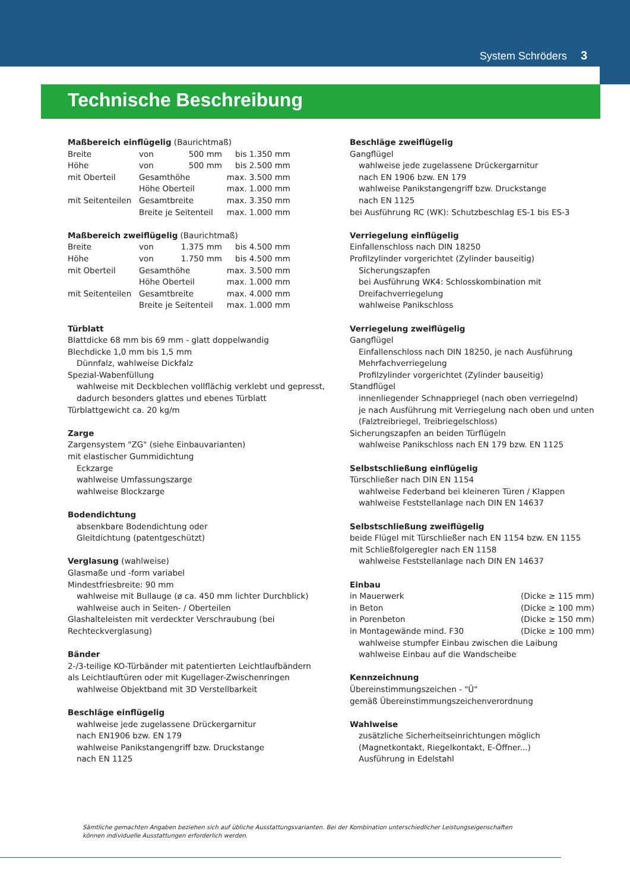System Schröders 3
Technische Beschreibung
Maßbereich einflügelig (Baurichtmaß)
| Breite | von | 500 mm | bis 1.350 mm |
| Höhe | von | 500 mm | bis 2.500 mm |
| mit Oberteil | Gesamthöhe | | max. 3.500 mm |
| | Höhe Oberteil | | max. 1.000 mm |
| mit Seitenteilen | Gesamtbreite | | max. 3.350 mm |
| | Breite je Seitenteil | | max. 1.000 mm |
Maßbereich zweiflügelig (Baurichtmaß)
| Breite | von | 1.375 mm | bis 4.500 mm |
| Höhe | von | 1.750 mm | bis 4.500 mm |
| mit Oberteil | Gesamthöhe | | max. 3.500 mm |
| | Höhe Oberteil | | max. 1.000 mm |
| mit Seitenteilen | Gesamtbreite | | max. 4.000 mm |
| | Breite je Seitenteil | | max. 1.000 mm |
Türblatt
Blattdicke 68 mm bis 69 mm - glatt doppelwandig
Blechdicke 1,0 mm bis 1,5 mm
Dünnfalz, wahlweise Dickfalz
Spezial-Wabenfüllung
wahlweise mit Deckblechen vollflächig verklebt und gepresst,
dadurch besonders glattes und ebenes Türblatt
Türblattgewicht ca. 20 kg/m
Zarge
Zargensystem "ZG" (siehe Einbauvarianten)
mit elastischer Gummidichtung
Eckzarge
wahlweise Umfassungszarge
wahlweise Blockzarge
Bodendichtung
absenkbare Bodendichtung oder
Gleitdichtung (patentgeschützt)
Verglasung (wahlweise)
Glasmaße und -form variabel
Mindestfriesbreite: 90 mm
wahlweise mit Bullauge (ø ca. 450 mm lichter Durchblick)
wahlweise auch in Seiten- / Oberteilen
Glashalteleisten mit verdeckter Verschraubung (bei Rechteckverglasung)
Bänder
2-/3-teilige KO-Türbänder mit patentierten Leichtlaufbändern
als Leichtlauftüren oder mit Kugellager-Zwischenringen
wahlweise Objektband mit 3D Verstellbarkeit
Beschläge einflügelig
wahlweise jede zugelassene Drückergarnitur
nach EN1906 bzw. EN 179
wahlweise Panikstangengriff bzw. Druckstange
nach EN 1125
Beschläge zweiflügelig
Gangflügel
wahlweise jede zugelassene Drückergarnitur
nach EN 1906 bzw. EN 179
wahlweise Panikstangengriff bzw. Druckstange
nach EN 1125
bei Ausführung RC (WK): Schutzbeschlag ES-1 bis ES-3
Verriegelung einflügelig
Einfallenschloss nach DIN 18250
Profilzylinder vorgerichtet (Zylinder bauseitig)
Sicherungszapfen
bei Ausführung WK4: Schlosskombination mit
Dreifachverriegelung
wahlweise Panikschloss
Verriegelung zweiflügelig
Gangflügel
Einfallenschloss nach DIN 18250, je nach Ausführung
Mehrfachverriegelung
Profilzylinder vorgerichtet (Zylinder bauseitig)
Standflügel
innenliegender Schnappriegel (nach oben verriegelnd)
je nach Ausführung mit Verriegelung nach oben und unten
(Falztreibriegel, Treibriegelschloss)
Sicherungszapfen an beiden Türflügeln
wahlweise Panikschloss nach EN 179 bzw. EN 1125
Selbstschließung einflügelig
Türschließer nach DIN EN 1154
wahlweise Federband bei kleineren Türen / Klappen
wahlweise Feststellanlage nach DIN EN 14637
Selbstschließung zweiflügelig
beide Flügel mit Türschließer nach EN 1154 bzw. EN 1155
mit Schließfolgeregler nach EN 1158
wahlweise Feststellanlage nach DIN EN 14637
Einbau
| in Mauerwerk | (Dicke ≥ 115 mm) |
| in Beton | (Dicke ≥ 100 mm) |
| in Porenbeton | (Dicke ≥ 150 mm) |
| in Montagewände mind. F30 | (Dicke ≥ 100 mm) |
wahlweise stumpfer Einbau zwischen die Laibung
wahlweise Einbau auf die Wandscheibe
Kennzeichnung
Übereinstimmungszeichen - "Ü"
gemäß Übereinstimmungszeichenverordnung
Wahlweise
zusätzliche Sicherheitseinrichtungen möglich
(Magnetkontakt, Riegelkontakt, E-Öffner...)
Ausführung in Edelstahl
Sämtliche gemachten Angaben beziehen sich auf übliche Ausstattungsvarianten. Bei der Kombination unterschiedlicher Leistungseigenschaften können individuelle Ausstattungen erforderlich werden.